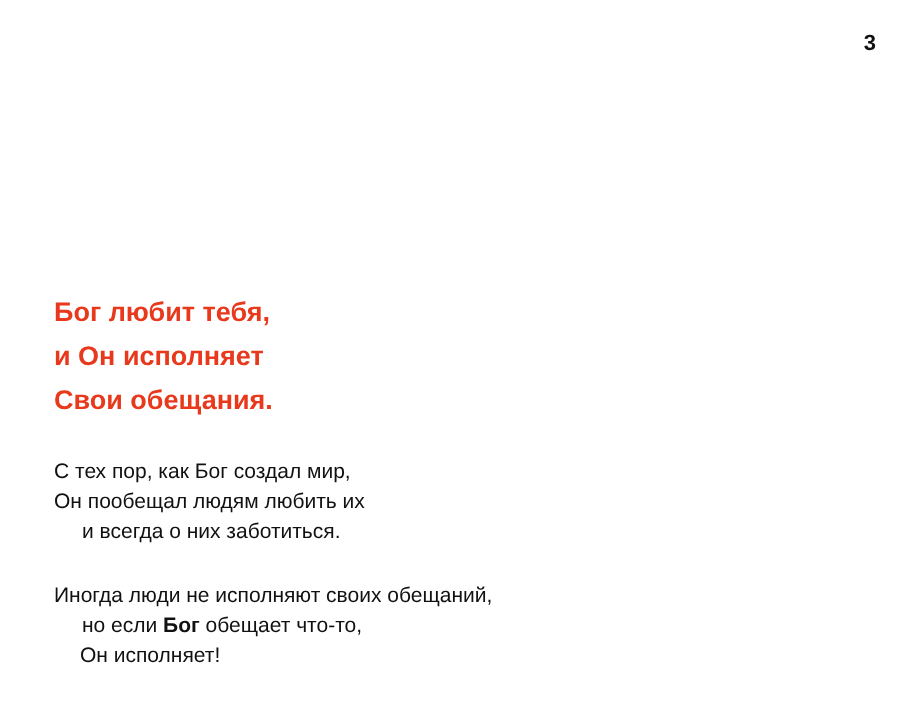3
Бог любит тебя,
и Он исполняет
Свои обещания.
С тех пор, как Бог создал мир,
Он пообещал людям любить их
и всегда о них заботиться.
Иногда люди не исполняют своих обещаний,
но если Бог обещает что-то,
Он исполняет!